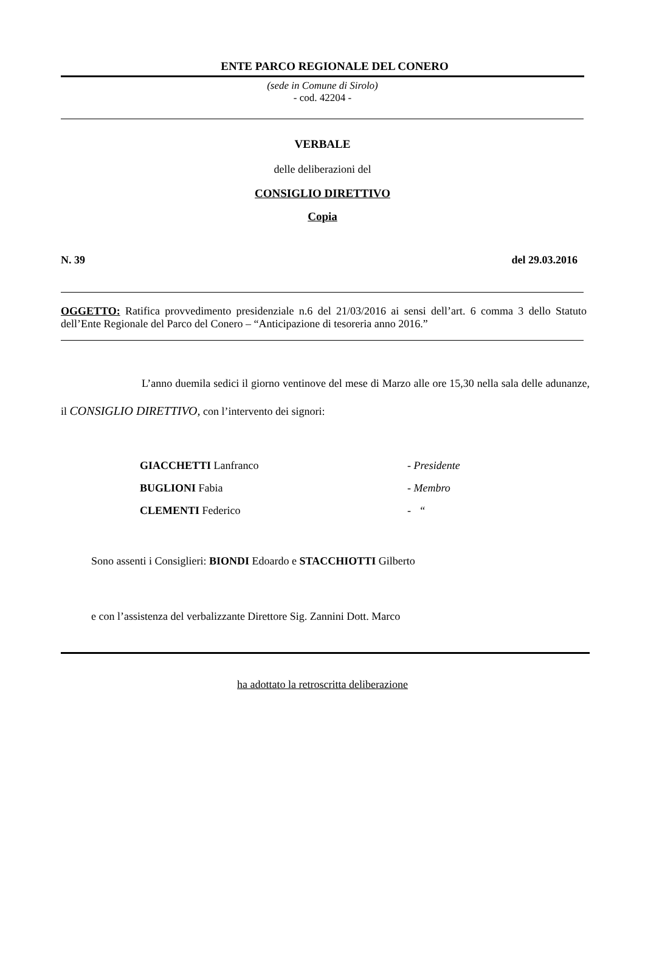ENTE PARCO REGIONALE DEL CONERO
(sede in Comune di Sirolo)
- cod. 42204 -
VERBALE
delle deliberazioni del
CONSIGLIO DIRETTIVO
Copia
N. 39 del 29.03.2016
OGGETTO: Ratifica provvedimento presidenziale n.6 del 21/03/2016 ai sensi dell’art. 6 comma 3 dello Statuto dell’Ente Regionale del Parco del Conero – “Anticipazione di tesoreria anno 2016.”
L’anno duemila sedici il giorno ventinove del mese di Marzo alle ore 15,30 nella sala delle adunanze, il CONSIGLIO DIRETTIVO, con l’intervento dei signori:
| GIACCHETTI Lanfranco | - Presidente |
| BUGLIONI Fabia | - Membro |
| CLEMENTI Federico | - “ |
Sono assenti i Consiglieri: BIONDI Edoardo e STACCHIOTTI Gilberto
e con l’assistenza del verbalizzante Direttore Sig. Zannini Dott. Marco
ha adottato la retroscritta deliberazione